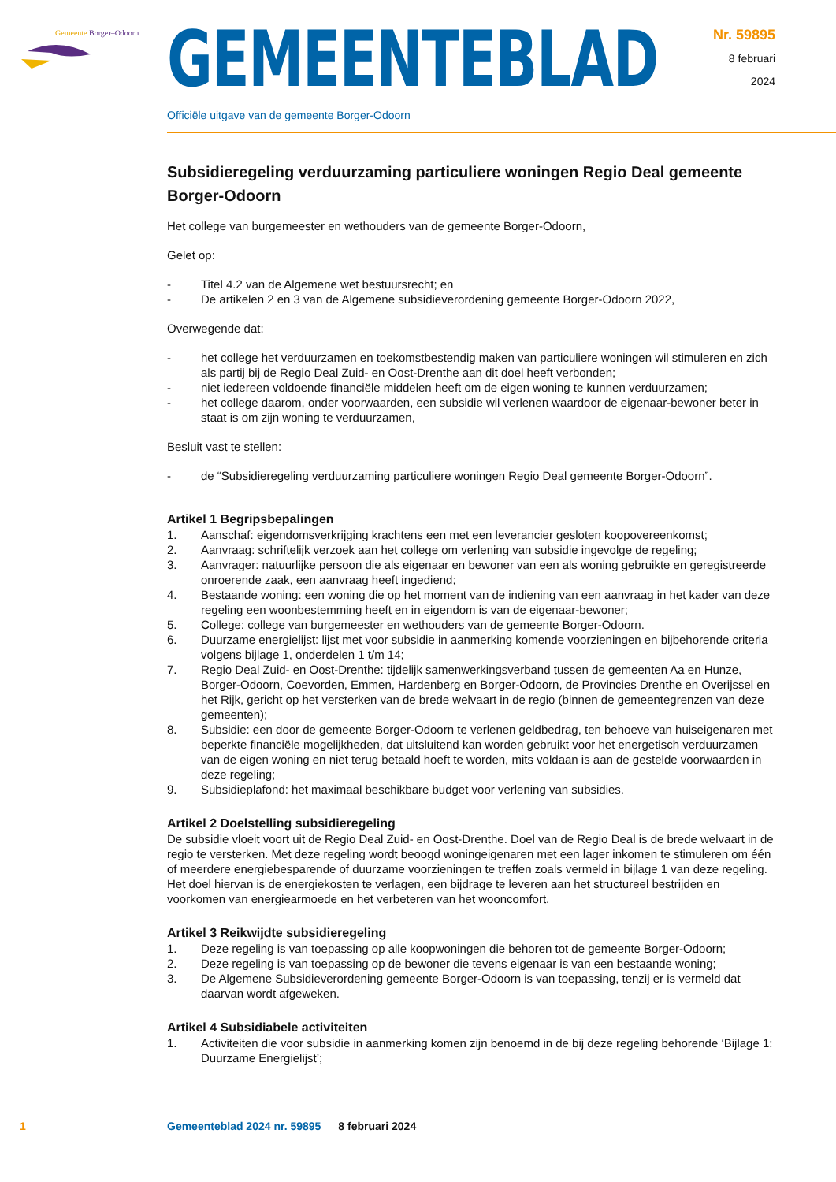Gemeente Borger–Odoorn
GEMEENTEBLAD
Nr. 59895
8 februari
2024
Officiële uitgave van de gemeente Borger-Odoorn
Subsidieregeling verduurzaming particuliere woningen Regio Deal gemeente Borger-Odoorn
Het college van burgemeester en wethouders van de gemeente Borger-Odoorn,
Gelet op:
- Titel 4.2 van de Algemene wet bestuursrecht; en
- De artikelen 2 en 3 van de Algemene subsidieverordening gemeente Borger-Odoorn 2022,
Overwegende dat:
- het college het verduurzamen en toekomstbestendig maken van particuliere woningen wil stimu­leren en zich als partij bij de Regio Deal Zuid- en Oost-Drenthe aan dit doel heeft verbonden;
- niet iedereen voldoende financiële middelen heeft om de eigen woning te kunnen verduurzamen;
- het college daarom, onder voorwaarden, een subsidie wil verlenen waardoor de eigenaar-bewoner beter in staat is om zijn woning te verduurzamen,
Besluit vast te stellen:
- de “Subsidieregeling verduurzaming particuliere woningen Regio Deal gemeente Borger-Odoorn”.
Artikel 1 Begripsbepalingen
1. Aanschaf: eigendomsverkrijging krachtens een met een leverancier gesloten koopovereenkomst;
2. Aanvraag: schriftelijk verzoek aan het college om verlening van subsidie ingevolge de regeling;
3. Aanvrager: natuurlijke persoon die als eigenaar en bewoner van een als woning gebruikte en geregistreerde onroerende zaak, een aanvraag heeft ingediend;
4. Bestaande woning: een woning die op het moment van de indiening van een aanvraag in het kader van deze regeling een woonbestemming heeft en in eigendom is van de eigenaar-bewoner;
5. College: college van burgemeester en wethouders van de gemeente Borger-Odoorn.
6. Duurzame energielijst: lijst met voor subsidie in aanmerking komende voorzieningen en bijbeho­rende criteria volgens bijlage 1, onderdelen 1 t/m 14;
7. Regio Deal Zuid- en Oost-Drenthe: tijdelijk samenwerkingsverband tussen de gemeenten Aa en Hunze, Borger-Odoorn, Coevorden, Emmen, Hardenberg en Borger-Odoorn, de Provincies Drenthe en Overijssel en het Rijk, gericht op het versterken van de brede welvaart in de regio (binnen de gemeentegrenzen van deze gemeenten);
8. Subsidie: een door de gemeente Borger-Odoorn te verlenen geldbedrag, ten behoeve van huisei­genaren met beperkte financiële mogelijkheden, dat uitsluitend kan worden gebruikt voor het energetisch verduurzamen van de eigen woning en niet terug betaald hoeft te worden, mits voldaan is aan de gestelde voorwaarden in deze regeling;
9. Subsidieplafond: het maximaal beschikbare budget voor verlening van subsidies.
Artikel 2 Doelstelling subsidieregeling
De subsidie vloeit voort uit de Regio Deal Zuid- en Oost-Drenthe. Doel van de Regio Deal is de brede welvaart in de regio te versterken. Met deze regeling wordt beoogd woningeigenaren met een lager inkomen te stimuleren om één of meerdere energiebesparende of duurzame voorzieningen te treffen zoals vermeld in bijlage 1 van deze regeling. Het doel hiervan is de energiekosten te verlagen, een bij­drage te leveren aan het structureel bestrijden en voorkomen van energiearmoede en het verbeteren van het wooncomfort.
Artikel 3 Reikwijdte subsidieregeling
1. Deze regeling is van toepassing op alle koopwoningen die behoren tot de gemeente Borger-Odoorn;
2. Deze regeling is van toepassing op de bewoner die tevens eigenaar is van een bestaande woning;
3. De Algemene Subsidieverordening gemeente Borger-Odoorn is van toepassing, tenzij er is vermeld dat daarvan wordt afgeweken.
Artikel 4 Subsidiabele activiteiten
1. Activiteiten die voor subsidie in aanmerking komen zijn benoemd in de bij deze regeling behorende ‘Bijlage 1: Duurzame Energielijst’;
1 Gemeenteblad 2024 nr. 59895 8 februari 2024